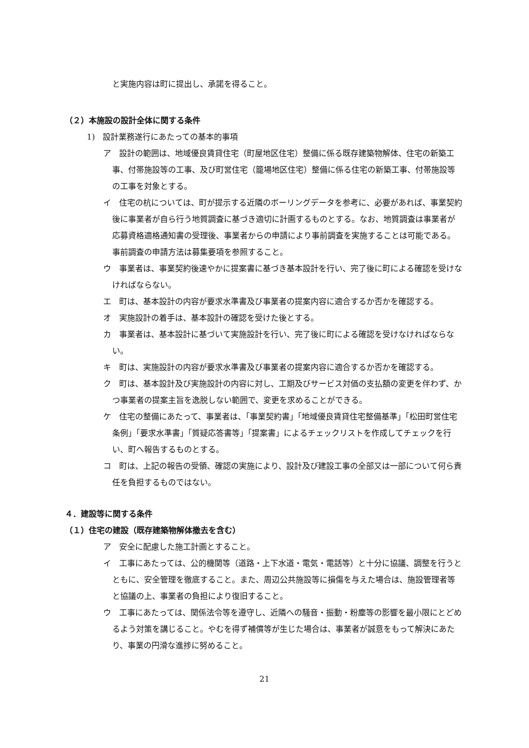と実施内容は町に提出し、承諾を得ること。
（２）本施設の設計全体に関する条件
1)　設計業務遂行にあたっての基本的事項
ア　設計の範囲は、地域優良賃貸住宅（町屋地区住宅）整備に係る既存建築物解体、住宅の新築工事、付帯施設等の工事、及び町営住宅（籠場地区住宅）整備に係る住宅の新築工事、付帯施設等の工事を対象とする。
イ　住宅の杭については、町が提示する近隣のボーリングデータを参考に、必要があれば、事業契約後に事業者が自ら行う地質調査に基づき適切に計画するものとする。なお、地質調査は事業者が応募資格適格通知書の受理後、事業者からの申請により事前調査を実施することは可能である。事前調査の申請方法は募集要項を参照すること。
ウ　事業者は、事業契約後速やかに提案書に基づき基本設計を行い、完了後に町による確認を受けなければならない。
エ　町は、基本設計の内容が要求水準書及び事業者の提案内容に適合するか否かを確認する。
オ　実施設計の着手は、基本設計の確認を受けた後とする。
カ　事業者は、基本設計に基づいて実施設計を行い、完了後に町による確認を受けなければならない。
キ　町は、実施設計の内容が要求水準書及び事業者の提案内容に適合するか否かを確認する。
ク　町は、基本設計及び実施設計の内容に対し、工期及びサービス対価の支払額の変更を伴わず、かつ事業者の提案主旨を逸脱しない範囲で、変更を求めることができる。
ケ　住宅の整備にあたって、事業者は、「事業契約書」「地域優良賃貸住宅整備基準」「松田町営住宅条例」「要求水準書」「質疑応答書等」「提案書」によるチェックリストを作成してチェックを行い、町へ報告するものとする。
コ　町は、上記の報告の受領、確認の実施により、設計及び建設工事の全部又は一部について何ら責任を負担するものではない。
４．建設等に関する条件
（１）住宅の建設（既存建築物解体撤去を含む）
ア　安全に配慮した施工計画とすること。
イ　工事にあたっては、公的機関等（道路・上下水道・電気・電話等）と十分に協議、調整を行うとともに、安全管理を徹底すること。また、周辺公共施設等に損傷を与えた場合は、施設管理者等と協議の上、事業者の負担により復旧すること。
ウ　工事にあたっては、関係法令等を遵守し、近隣への騒音・振動・粉塵等の影響を最小限にとどめるよう対策を講じること。やむを得ず補償等が生じた場合は、事業者が誠意をもって解決にあたり、事業の円滑な進捗に努めること。
21